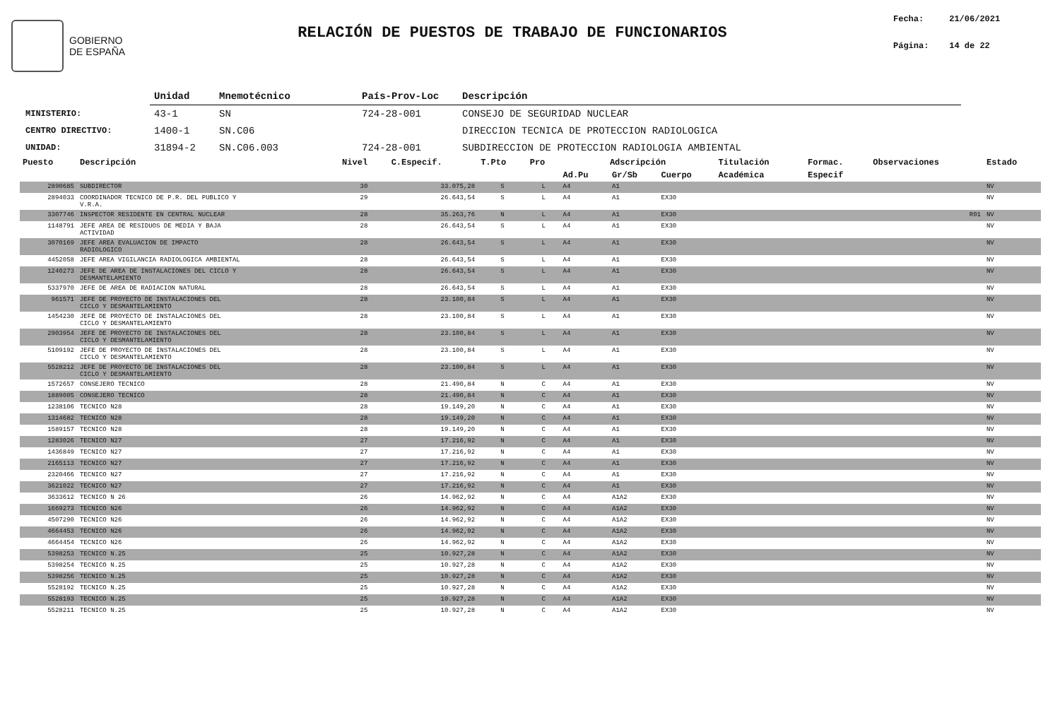GOBIERNO
DE ESPAÑA
RELACIÓN DE PUESTOS DE TRABAJO DE FUNCIONARIOS
Fecha: 21/06/2021
Página: 14 de 22
| | Unidad | Mnemotécnico | País-Prov-Loc | Descripción |
| MINISTERIO: | 43-1 | SN | 724-28-001 | CONSEJO DE SEGURIDAD NUCLEAR |
| CENTRO DIRECTIVO: | 1400-1 | SN.C06 | | DIRECCION TECNICA DE PROTECCION RADIOLOGICA |
| UNIDAD: | 31894-2 | SN.C06.003 | 724-28-001 | SUBDIRECCION DE PROTECCION RADIOLOGIA AMBIENTAL |
| Puesto | Descripción | Nivel | C.Especif. | T.Pto | Pro | Adscripción | | | Titulación | Formac. | Observaciones | Estado |
| --- | --- | --- | --- | --- | --- | --- | --- | --- | --- | --- | --- | --- |
| | | | | | | Ad.Pu | Gr/Sb | Cuerpo | Académica | Especif | | |
| 2890685 | SUBDIRECTOR | 30 | 33.075,28 | S | L | A4 | A1 | | | | | NV |
| 2894033 | COORDINADOR TECNICO DE P.R. DEL PUBLICO Y V.R.A. | 29 | 26.643,54 | S | L | A4 | A1 | EX30 | | | | NV |
| 3307746 | INSPECTOR RESIDENTE EN CENTRAL NUCLEAR | 28 | 35.263,76 | N | L | A4 | A1 | EX30 | | | R01 | NV |
| 1148791 | JEFE AREA DE RESIDUOS DE MEDIA Y BAJA ACTIVIDAD | 28 | 26.643,54 | S | L | A4 | A1 | EX30 | | | | NV |
| 3070169 | JEFE AREA EVALUACION DE IMPACTO RADIOLOGICO | 28 | 26.643,54 | S | L | A4 | A1 | EX30 | | | | NV |
| 4452058 | JEFE AREA VIGILANCIA RADIOLOGICA AMBIENTAL | 28 | 26.643,54 | S | L | A4 | A1 | EX30 | | | | NV |
| 1240273 | JEFE DE AREA DE INSTALACIONES DEL CICLO Y DESMANTELAMIENTO | 28 | 26.643,54 | S | L | A4 | A1 | EX30 | | | | NV |
| 5337970 | JEFE DE AREA DE RADIACION NATURAL | 28 | 26.643,54 | S | L | A4 | A1 | EX30 | | | | NV |
| 961571 | JEFE DE PROYECTO DE INSTALACIONES DEL CICLO Y DESMANTELAMIENTO | 28 | 23.100,84 | S | L | A4 | A1 | EX30 | | | | NV |
| 1454230 | JEFE DE PROYECTO DE INSTALACIONES DEL CICLO Y DESMANTELAMIENTO | 28 | 23.100,84 | S | L | A4 | A1 | EX30 | | | | NV |
| 2903954 | JEFE DE PROYECTO DE INSTALACIONES DEL CICLO Y DESMANTELAMIENTO | 28 | 23.100,84 | S | L | A4 | A1 | EX30 | | | | NV |
| 5109192 | JEFE DE PROYECTO DE INSTALACIONES DEL CICLO Y DESMANTELAMIENTO | 28 | 23.100,84 | S | L | A4 | A1 | EX30 | | | | NV |
| 5528212 | JEFE DE PROYECTO DE INSTALACIONES DEL CICLO Y DESMANTELAMIENTO | 28 | 23.100,84 | S | L | A4 | A1 | EX30 | | | | NV |
| 1572657 | CONSEJERO TECNICO | 28 | 21.490,84 | N | C | A4 | A1 | EX30 | | | | NV |
| 1889005 | CONSEJERO TECNICO | 28 | 21.490,84 | N | C | A4 | A1 | EX30 | | | | NV |
| 1238106 | TECNICO N28 | 28 | 19.149,20 | N | C | A4 | A1 | EX30 | | | | NV |
| 1314682 | TECNICO N28 | 28 | 19.149,20 | N | C | A4 | A1 | EX30 | | | | NV |
| 1589157 | TECNICO N28 | 28 | 19.149,20 | N | C | A4 | A1 | EX30 | | | | NV |
| 1283026 | TECNICO N27 | 27 | 17.216,92 | N | C | A4 | A1 | EX30 | | | | NV |
| 1436849 | TECNICO N27 | 27 | 17.216,92 | N | C | A4 | A1 | EX30 | | | | NV |
| 2165113 | TECNICO N27 | 27 | 17.216,92 | N | C | A4 | A1 | EX30 | | | | NV |
| 2320466 | TECNICO N27 | 27 | 17.216,92 | N | C | A4 | A1 | EX30 | | | | NV |
| 3621022 | TECNICO N27 | 27 | 17.216,92 | N | C | A4 | A1 | EX30 | | | | NV |
| 3633612 | TECNICO N 26 | 26 | 14.962,92 | N | C | A4 | A1A2 | EX30 | | | | NV |
| 1669273 | TECNICO N26 | 26 | 14.962,92 | N | C | A4 | A1A2 | EX30 | | | | NV |
| 4507290 | TECNICO N26 | 26 | 14.962,92 | N | C | A4 | A1A2 | EX30 | | | | NV |
| 4664453 | TECNICO N26 | 26 | 14.962,92 | N | C | A4 | A1A2 | EX30 | | | | NV |
| 4664454 | TECNICO N26 | 26 | 14.962,92 | N | C | A4 | A1A2 | EX30 | | | | NV |
| 5398253 | TECNICO N.25 | 25 | 10.927,28 | N | C | A4 | A1A2 | EX30 | | | | NV |
| 5398254 | TECNICO N.25 | 25 | 10.927,28 | N | C | A4 | A1A2 | EX30 | | | | NV |
| 5398256 | TECNICO N.25 | 25 | 10.927,28 | N | C | A4 | A1A2 | EX30 | | | | NV |
| 5528192 | TECNICO N.25 | 25 | 10.927,28 | N | C | A4 | A1A2 | EX30 | | | | NV |
| 5528193 | TECNICO N.25 | 25 | 10.927,28 | N | C | A4 | A1A2 | EX30 | | | | NV |
| 5528211 | TECNICO N.25 | 25 | 10.927,28 | N | C | A4 | A1A2 | EX30 | | | | NV |